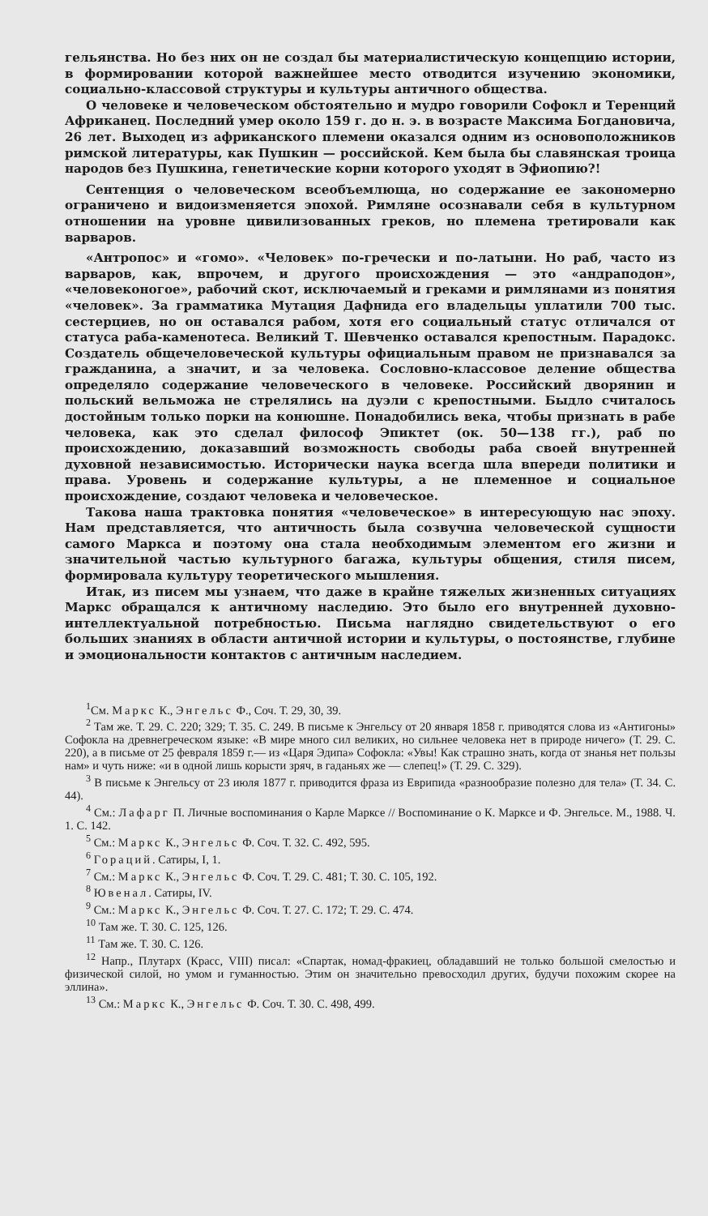гельянства. Но без них он не создал бы материалистическую концепцию истории, в формировании которой важнейшее место отводится изучению экономики, социально-классовой структуры и культуры античного общества.
О человеке и человеческом обстоятельно и мудро говорили Софокл и Теренций Африканец. Последний умер около 159 г. до н. э. в возрасте Максима Богдановича, 26 лет. Выходец из африканского племени оказался одним из основоположников римской литературы, как Пушкин — российской. Кем была бы славянская троица народов без Пушкина, генетические корни которого уходят в Эфиопию?!
Сентенция о человеческом всеобъемлюща, но содержание ее закономерно ограничено и видоизменяется эпохой. Римляне осознавали себя в культурном отношении на уровне цивилизованных греков, но племена третировали как варваров.
«Антропос» и «гомо». «Человек» по-гречески и по-латыни. Но раб, часто из варваров, как, впрочем, и другого происхождения — это «андраподон», «человеконогое», рабочий скот, исключаемый и греками и римлянами из понятия «человек». За грамматика Мутация Дафнида его владельцы уплатили 700 тыс. сестерциев, но он оставался рабом, хотя его социальный статус отличался от статуса раба-каменотеса. Великий Т. Шевченко оставался крепостным. Парадокс. Создатель общечеловеческой культуры официальным правом не признавался за гражданина, а значит, и за человека. Сословно-классовое деление общества определяло содержание человеческого в человеке. Российский дворянин и польский вельможа не стрелялись на дуэли с крепостными. Быдло считалось достойным только порки на конюшне. Понадобились века, чтобы признать в рабе человека, как это сделал философ Эпиктет (ок. 50—138 гг.), раб по происхождению, доказавший возможность свободы раба своей внутренней духовной независимостью. Исторически наука всегда шла впереди политики и права. Уровень и содержание культуры, а не племенное и социальное происхождение, создают человека и человеческое.
Такова наша трактовка понятия «человеческое» в интересующую нас эпоху. Нам представляется, что античность была созвучна человеческой сущности самого Маркса и поэтому она стала необходимым элементом его жизни и значительной частью культурного багажа, культуры общения, стиля писем, формировала культуру теоретического мышления.
Итак, из писем мы узнаем, что даже в крайне тяжелых жизненных ситуациях Маркс обращался к античному наследию. Это было его внутренней духовно-интеллектуальной потребностью. Письма наглядно свидетельствуют о его больших знаниях в области античной истории и культуры, о постоянстве, глубине и эмоциональности контактов с античным наследием.
<sup>1</sup> См. Маркс К., Энгельс Ф., Соч. Т. 29, 30, 39.
<sup>2</sup> Там же. Т. 29. С. 220; 329; Т. 35. С. 249. В письме к Энгельсу от 20 января 1858 г. приводятся слова из «Антигоны» Софокла на древнегреческом языке: «В мире много сил великих, но сильнее человека нет в природе ничего» (Т. 29. С. 220), а в письме от 25 февраля 1859 г.— из «Царя Эдипа» Софокла: «Увы! Как страшно знать, когда от знанья нет пользы нам» и чуть ниже: «и в одной лишь корысти зряч, в гаданьях же — слепец!» (Т. 29. С. 329).
<sup>3</sup> В письме к Энгельсу от 23 июля 1877 г. приводится фраза из Еврипида «разнообразие полезно для тела» (Т. 34. С. 44).
<sup>4</sup> См.: Лафарг П. Личные воспоминания о Карле Марксе // Воспоминание о К. Марксе и Ф. Энгельсе. М., 1988. Ч. 1. С. 142.
<sup>5</sup> См.: Маркс К., Энгельс Ф. Соч. Т. 32. С. 492, 595.
<sup>6</sup> Гораций. Сатиры, I, 1.
<sup>7</sup> См.: Маркс К., Энгельс Ф. Соч. Т. 29. С. 481; Т. 30. С. 105, 192.
<sup>8</sup> Ювенал. Сатиры, IV.
<sup>9</sup> См.: Маркс К., Энгельс Ф. Соч. Т. 27. С. 172; Т. 29. С. 474.
<sup>10</sup> Там же. Т. 30. С. 125, 126.
<sup>11</sup> Там же. Т. 30. С. 126.
<sup>12</sup> Напр., Плутарх (Красс, VIII) писал: «Спартак, номад-фракиец, обладавший не только большой смелостью и физической силой, но умом и гуманностью. Этим он значительно превосходил других, будучи похожим скорее на эллина».
<sup>13</sup> См.: Маркс К., Энгельс Ф. Соч. Т. 30. С. 498, 499.